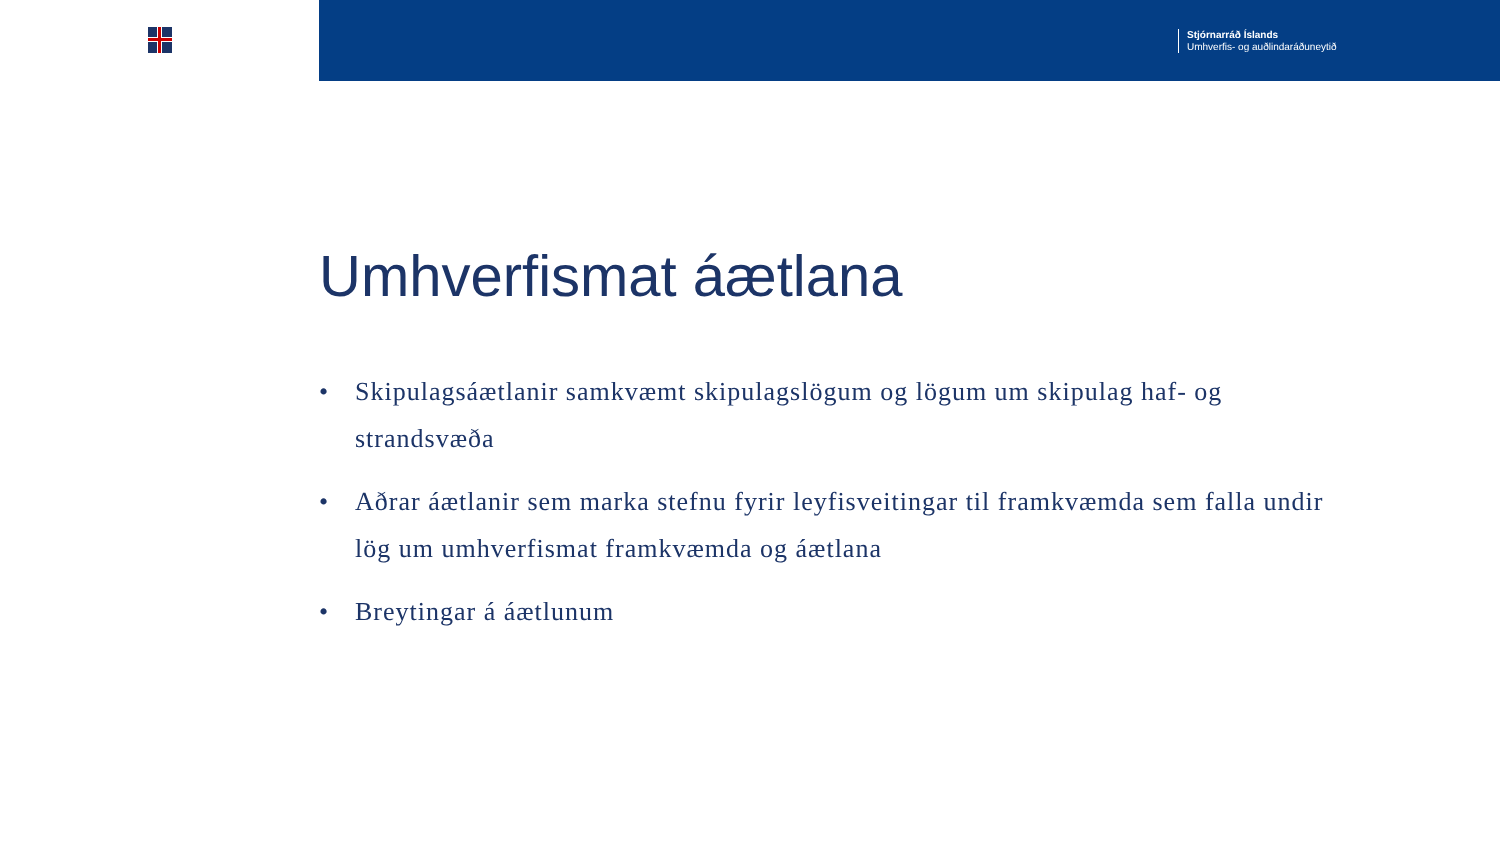Stjórnarráð Íslands
Umhverfis- og auðlindaráðuneytið
Umhverfismat áætlana
• Skipulagsáætlanir samkvæmt skipulagslögum og lögum um skipulag haf- og strandsvæða
• Aðrar áætlanir sem marka stefnu fyrir leyfisveitingar til framkvæmda sem falla undir lög um umhverfismat framkvæmda og áætlana
• Breytingar á áætlunum